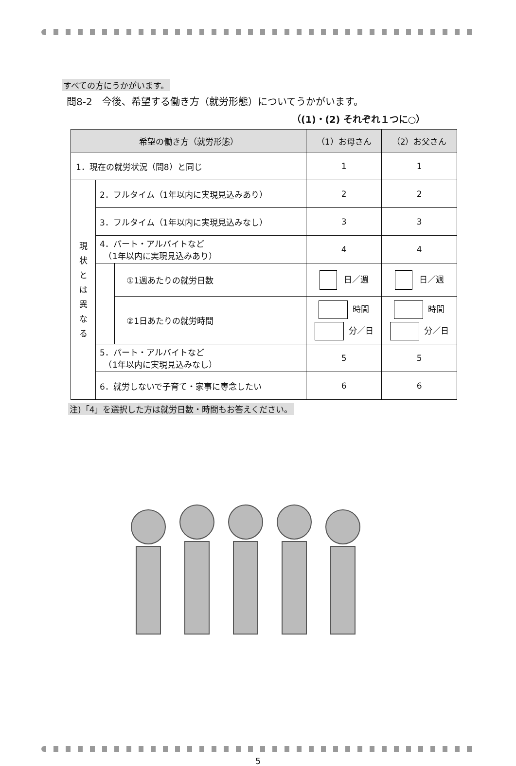すべての方にうかがいます。
問8-2　今後、希望する働き方（就労形態）についてうかがいます。
（(1)・(2) それぞれ１つに○）
| 希望の働き方（就労形態） | | | （1）お母さん | （2）お父さん |
| --- | --- | --- | --- | --- |
| 1．現在の就労状況（問8）と同じ | | | 1 | 1 |
| 現 状 と は 異 な る | 2．フルタイム（1年以内に実現見込みあり） | | 2 | 2 |
| | 3．フルタイム（1年以内に実現見込みなし） | | 3 | 3 |
| | 4．パート・アルバイトなど （1年以内に実現見込みあり） | | 4 | 4 |
| | | ①1週あたりの就労日数 | 日／週 | 日／週 |
| | | ②1日あたりの就労時間 | 時間 分／日 | 時間 分／日 |
| | 5．パート・アルバイトなど （1年以内に実現見込みなし） | | 5 | 5 |
| | 6．就労しないで子育て・家事に専念したい | | 6 | 6 |
注)「4」を選択した方は就労日数・時間もお答えください。
5